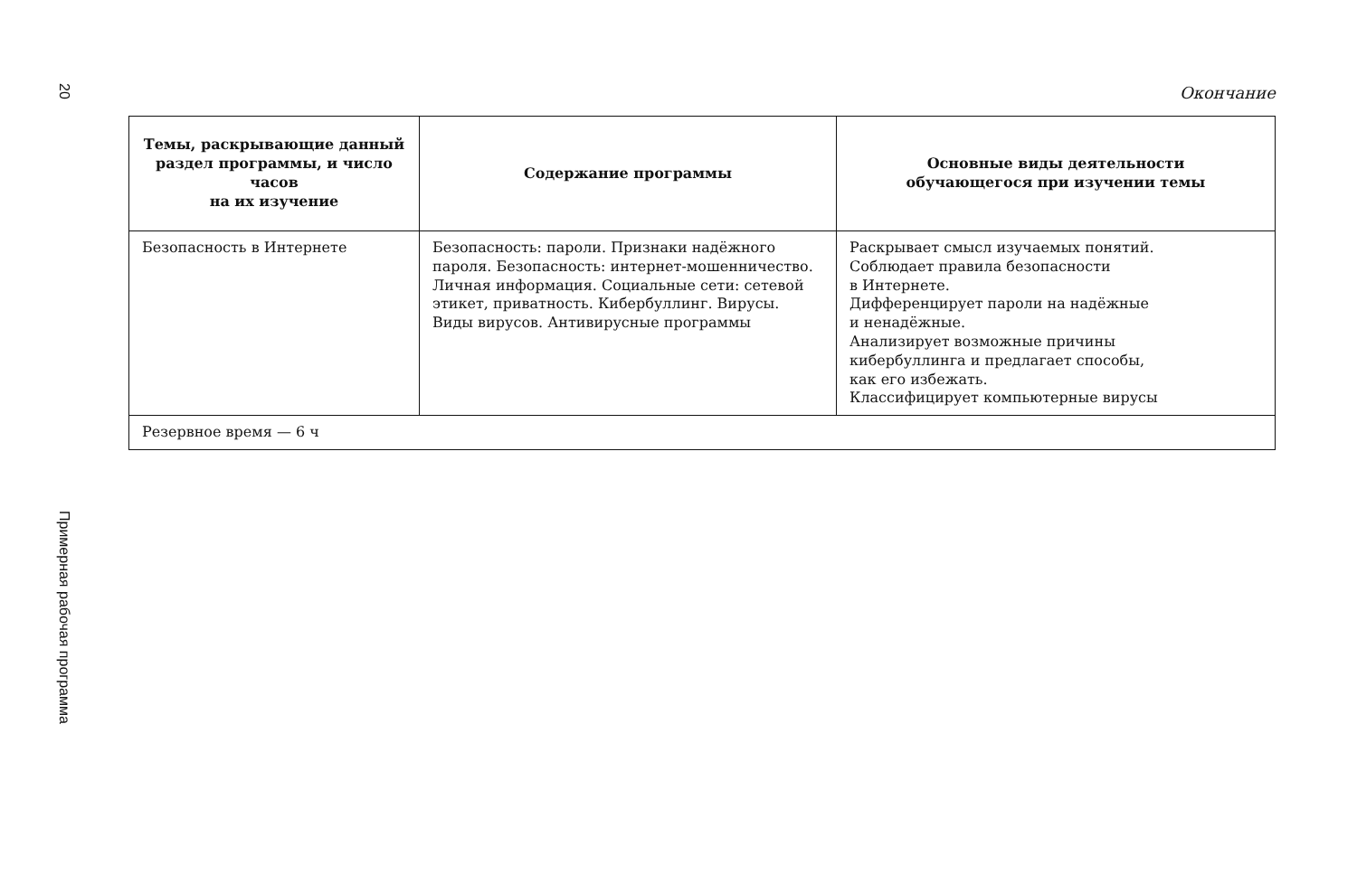20
Примерная рабочая программа
Окончание
| Темы, раскрывающие данный раздел программы, и число часов на их изучение | Содержание программы | Основные виды деятельности обучающегося при изучении темы |
| --- | --- | --- |
| Безопасность в Интернете | Безопасность: пароли. Признаки надёжного пароля. Безопасность: интернет-мошенничество. Личная информация. Социальные сети: сетевой этикет, приватность. Кибер­буллинг. Вирусы. Виды вирусов. Антивирусные программы | Раскрывает смысл изучаемых понятий. Соблюдает правила безопасности в Интернете. Дифференцирует пароли на надёжные и ненадёжные. Анализирует возможные причины кибербуллинга и предлагает способы, как его избежать. Классифицирует компьютерные вирусы |
| Резервное время — 6 ч | | |